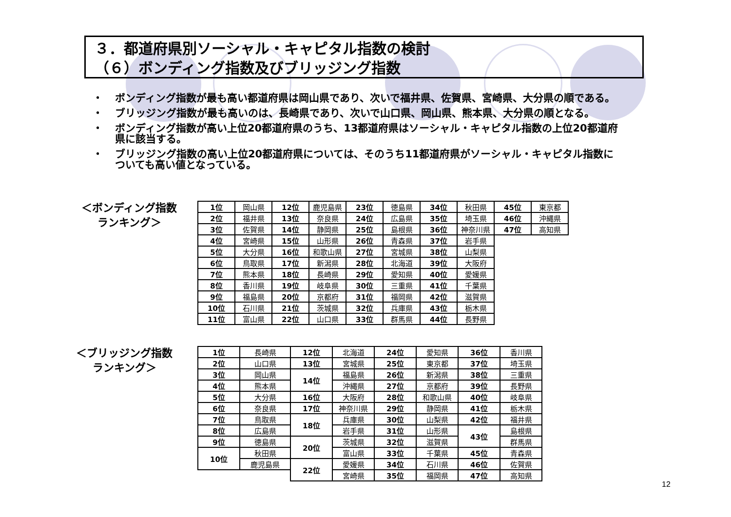３．都道府県別ソーシャル・キャピタル指数の検討
（６）ボンディング指数及びブリッジング指数
・ ボンディング指数が最も高い都道府県は岡山県であり、次いで福井県、佐賀県、宮崎県、大分県の順である。
・ ブリッジング指数が最も高いのは、長崎県であり、次いで山口県、岡山県、熊本県、大分県の順となる。
・ ボンディング指数が高い上位20都道府県のうち、13都道府県はソーシャル・キャピタル指数の上位20都道府県に該当する。
・ ブリッジング指数の高い上位20都道府県については、そのうち11都道府県がソーシャル・キャピタル指数についても高い値となっている。
＜ボンディング指数
ランキング＞
| 1位 | 岡山県 | 12位 | 鹿児島県 | 23位 | 徳島県 | 34位 | 秋田県 | 45位 | 東京都 |
| 2位 | 福井県 | 13位 | 奈良県 | 24位 | 広島県 | 35位 | 埼玉県 | 46位 | 沖縄県 |
| 3位 | 佐賀県 | 14位 | 静岡県 | 25位 | 島根県 | 36位 | 神奈川県 | 47位 | 高知県 |
| 4位 | 宮崎県 | 15位 | 山形県 | 26位 | 青森県 | 37位 | 岩手県 | | |
| 5位 | 大分県 | 16位 | 和歌山県 | 27位 | 宮城県 | 38位 | 山梨県 | | |
| 6位 | 鳥取県 | 17位 | 新潟県 | 28位 | 北海道 | 39位 | 大阪府 | | |
| 7位 | 熊本県 | 18位 | 長崎県 | 29位 | 愛知県 | 40位 | 愛媛県 | | |
| 8位 | 香川県 | 19位 | 岐阜県 | 30位 | 三重県 | 41位 | 千葉県 | | |
| 9位 | 福島県 | 20位 | 京都府 | 31位 | 福岡県 | 42位 | 滋賀県 | | |
| 10位 | 石川県 | 21位 | 茨城県 | 32位 | 兵庫県 | 43位 | 栃木県 | | |
| 11位 | 富山県 | 22位 | 山口県 | 33位 | 群馬県 | 44位 | 長野県 | | |
＜ブリッジング指数
ランキング＞
| 1位 | 長崎県 | 12位 | 北海道 | 24位 | 愛知県 | 36位 | 香川県 |
| 2位 | 山口県 | 13位 | 宮城県 | 25位 | 東京都 | 37位 | 埼玉県 |
| 3位 | 岡山県 | 14位 | 福島県 | 26位 | 新潟県 | 38位 | 三重県 |
| 4位 | 熊本県 | | 沖縄県 | 27位 | 京都府 | 39位 | 長野県 |
| 5位 | 大分県 | 16位 | 大阪府 | 28位 | 和歌山県 | 40位 | 岐阜県 |
| 6位 | 奈良県 | 17位 | 神奈川県 | 29位 | 静岡県 | 41位 | 栃木県 |
| 7位 | 鳥取県 | 18位 | 兵庫県 | 30位 | 山梨県 | 42位 | 福井県 |
| 8位 | 広島県 | | 岩手県 | 31位 | 山形県 | 43位 | 島根県 |
| 9位 | 徳島県 | 20位 | 茨城県 | 32位 | 滋賀県 | | 群馬県 |
| 10位 | 秋田県 | | 富山県 | 33位 | 千葉県 | 45位 | 青森県 |
| | 鹿児島県 | 22位 | 愛媛県 | 34位 | 石川県 | 46位 | 佐賀県 |
| | | | 宮崎県 | 35位 | 福岡県 | 47位 | 高知県 |
12